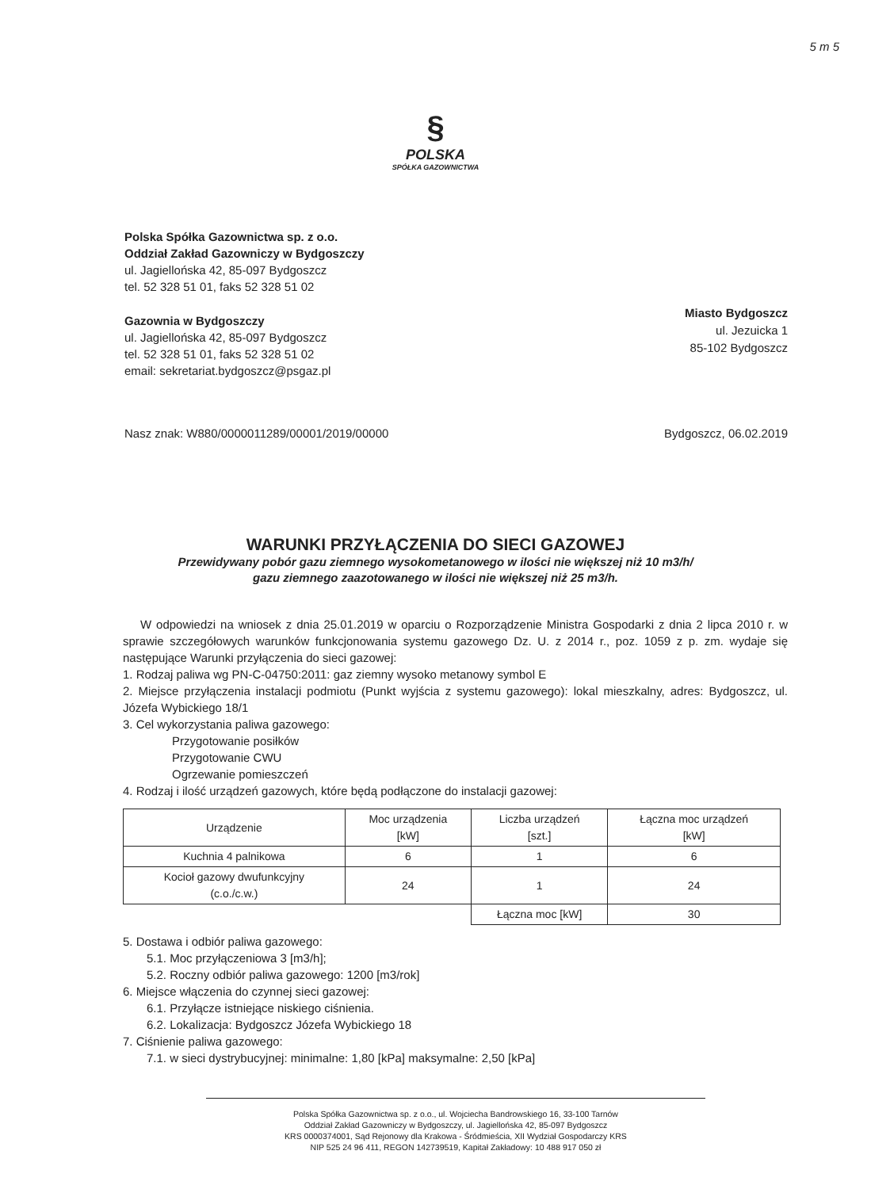5 m 5
§
POLSKA
SPÓŁKA GAZOWNICTWA
Polska Spółka Gazownictwa sp. z o.o.
Oddział Zakład Gazowniczy w Bydgoszczy
ul. Jagiellońska 42, 85-097 Bydgoszcz
tel. 52 328 51 01, faks 52 328 51 02
Gazownia w Bydgoszczy
ul. Jagiellońska 42, 85-097 Bydgoszcz
tel. 52 328 51 01, faks 52 328 51 02
email: sekretariat.bydgoszcz@psgaz.pl
Miasto Bydgoszcz
ul. Jezuicka 1
85-102 Bydgoszcz
Nasz znak: W880/0000011289/00001/2019/00000
Bydgoszcz, 06.02.2019
WARUNKI PRZYŁĄCZENIA DO SIECI GAZOWEJ
Przewidywany pobór gazu ziemnego wysokometanowego w ilości nie większej niż 10 m3/h/
gazu ziemnego zaazotowanego w ilości nie większej niż 25 m3/h.
W odpowiedzi na wniosek z dnia 25.01.2019 w oparciu o Rozporządzenie Ministra Gospodarki z dnia 2 lipca 2010 r. w sprawie szczegółowych warunków funkcjonowania systemu gazowego Dz. U. z 2014 r., poz. 1059 z p. zm. wydaje się następujące Warunki przyłączenia do sieci gazowej:
1. Rodzaj paliwa wg PN-C-04750:2011: gaz ziemny wysoko metanowy symbol E
2. Miejsce przyłączenia instalacji podmiotu (Punkt wyjścia z systemu gazowego): lokal mieszkalny, adres: Bydgoszcz, ul. Józefa Wybickiego 18/1
3. Cel wykorzystania paliwa gazowego:
Przygotowanie posiłków
Przygotowanie CWU
Ogrzewanie pomieszczeń
4. Rodzaj i ilość urządzeń gazowych, które będą podłączone do instalacji gazowej:
| Urządzenie | Moc urządzenia [kW] | Liczba urządzeń [szt.] | Łączna moc urządzeń [kW] |
| --- | --- | --- | --- |
| Kuchnia 4 palnikowa | 6 | 1 | 6 |
| Kocioł gazowy dwufunkcyjny (c.o./c.w.) | 24 | 1 | 24 |
| | | Łączna moc [kW] | 30 |
5. Dostawa i odbiór paliwa gazowego:
5.1. Moc przyłączeniowa 3 [m3/h];
5.2. Roczny odbiór paliwa gazowego: 1200 [m3/rok]
6. Miejsce włączenia do czynnej sieci gazowej:
6.1. Przyłącze istniejące niskiego ciśnienia.
6.2. Lokalizacja: Bydgoszcz Józefa Wybickiego 18
7. Ciśnienie paliwa gazowego:
7.1. w sieci dystrybucyjnej: minimalne: 1,80 [kPa] maksymalne: 2,50 [kPa]
Polska Spółka Gazownictwa sp. z o.o., ul. Wojciecha Bandrowskiego 16, 33-100 Tarnów
Oddział Zakład Gazowniczy w Bydgoszczy, ul. Jagiellońska 42, 85-097 Bydgoszcz
KRS 0000374001, Sąd Rejonowy dla Krakowa - Śródmieścia, XII Wydział Gospodarczy KRS
NIP 525 24 96 411, REGON 142739519, Kapitał Zakładowy: 10 488 917 050 zł